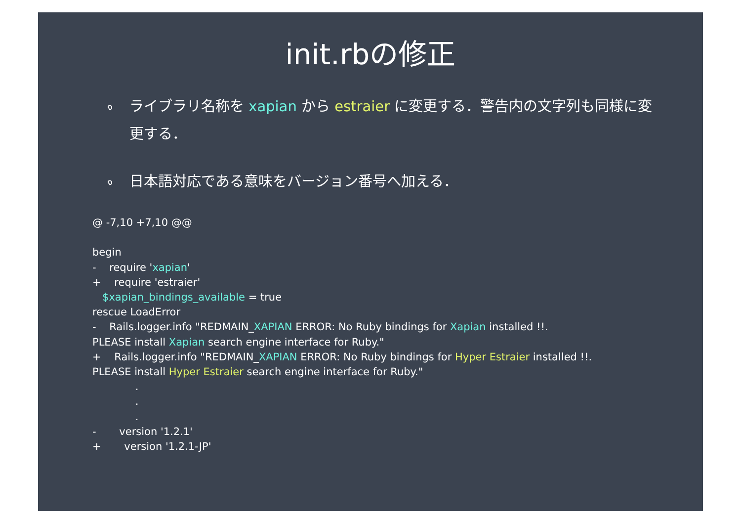init.rbの修正
๑ ライブラリ名称を xapian から estraier に変更する．警告内の文字列も同様に変更する．
๑ 日本語対応である意味をバージョン番号へ加える．
@ -7,10 +7,10 @@ begin - require 'xapian' + require 'estraier' $xapian_bindings_available = true rescue LoadError - Rails.logger.info "REDMAIN_XAPIAN ERROR: No Ruby bindings for Xapian installed !!. PLEASE install Xapian search engine interface for Ruby." + Rails.logger.info "REDMAIN_XAPIAN ERROR: No Ruby bindings for Hyper Estraier installed !!. PLEASE install Hyper Estraier search engine interface for Ruby." . . . - version '1.2.1' + version '1.2.1-JP'